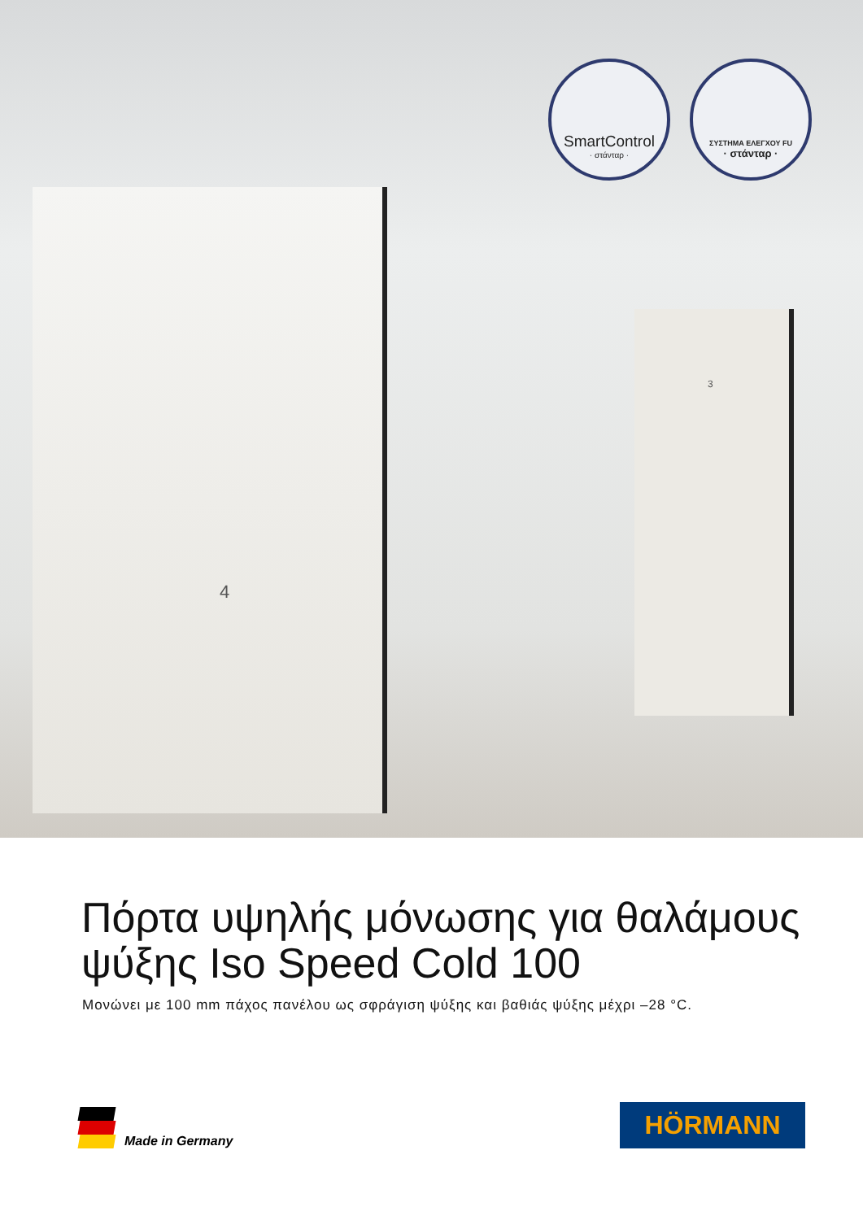4
3
SmartControl
· στάνταρ ·
ΣΥΣΤΗΜΑ ΕΛΕΓΧΟΥ FU
· στάνταρ ·
Πόρτα υψηλής μόνωσης για θαλάμους ψύξης Iso Speed Cold 100
Μονώνει με 100 mm πάχος πανέλου ως σφράγιση ψύξης και βαθιάς ψύξης μέχρι –28 °C.
Made in Germany
HÖRMANN